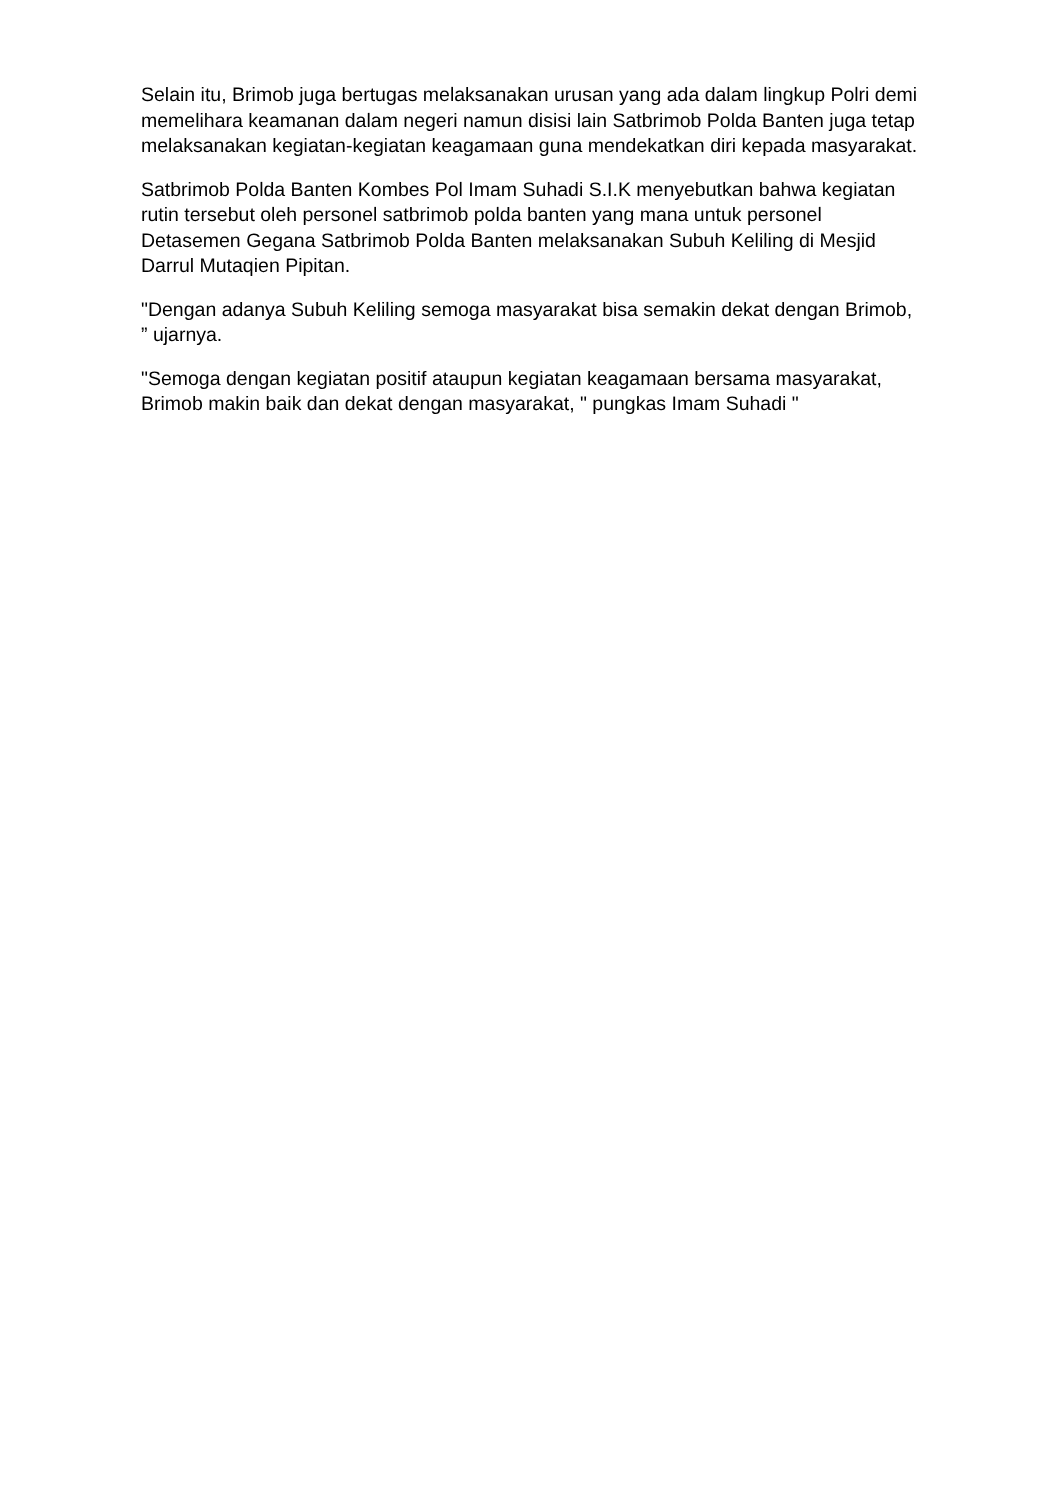Selain itu, Brimob juga bertugas melaksanakan urusan yang ada dalam lingkup Polri demi memelihara keamanan dalam negeri namun disisi lain Satbrimob Polda Banten juga tetap melaksanakan kegiatan-kegiatan keagamaan guna mendekatkan diri kepada masyarakat.
Satbrimob Polda Banten Kombes Pol Imam Suhadi S.I.K menyebutkan bahwa kegiatan rutin tersebut oleh personel satbrimob polda banten yang mana untuk personel Detasemen Gegana Satbrimob Polda Banten melaksanakan Subuh Keliling di Mesjid Darrul Mutaqien Pipitan.
"Dengan adanya Subuh Keliling semoga masyarakat bisa semakin dekat dengan Brimob, ” ujarnya.
"Semoga dengan kegiatan positif ataupun kegiatan keagamaan bersama masyarakat, Brimob makin baik dan dekat dengan masyarakat, " pungkas Imam Suhadi "